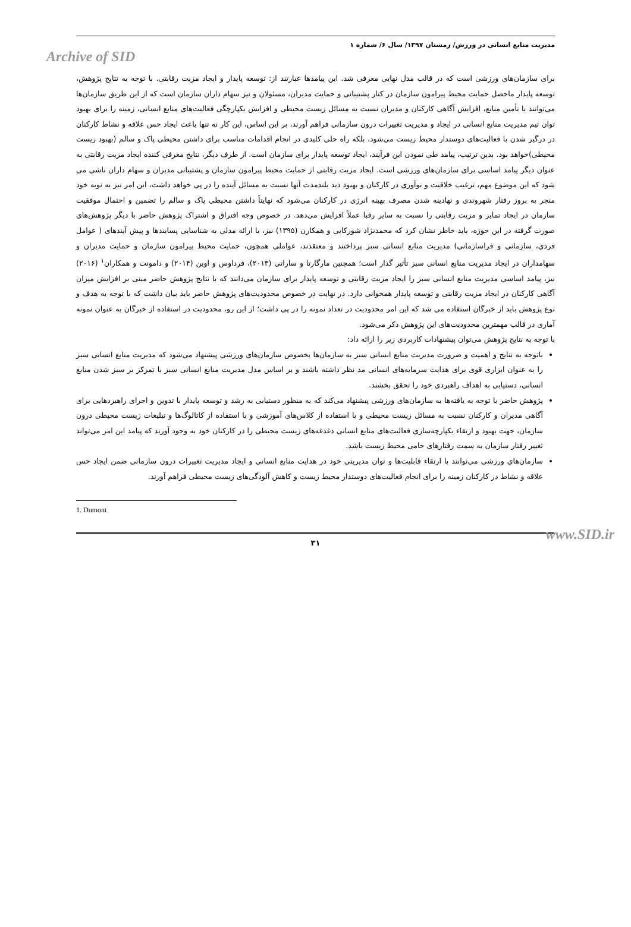مدیریت منابع انسانی در ورزش/ زمستان ۱۳۹۷/ سال ۶/ شماره ۱
Archive of SID
برای سازمان‌های ورزشی است که در قالب مدل نهایی معرفی شد. این پیامدها عبارتند از: توسعه پایدار و ایجاد مزیت رقابتی. با توجه به نتایج پژوهش، توسعه پایدار ماحصل حمایت محیط پیرامون سازمان در کنار پشتیبانی و حمایت مدیران، مسئولان و نیز سهام داران سازمان است که از این طریق سازمان‌ها می‌توانند با تأمین منابع، افزایش آگاهی کارکنان و مدیران نسبت به مسائل زیست محیطی و افزایش یکپارچگی فعالیت‌های منابع انسانی، زمینه را برای بهبود توان تیم مدیریت منابع انسانی در ایجاد و مدیریت تغییرات درون سازمانی فراهم آورند، بر این اساس، این کار نه تنها باعث ایجاد حس علاقه و نشاط کارکنان در درگیر شدن با فعالیت‌های دوستدار محیط زیست می‌شود، بلکه راه حلی کلیدی در انجام اقدامات مناسب برای داشتن محیطی پاک و سالم (بهبود زیست محیطی)خواهد بود. بدین ترتیب، پیامد طی نمودن این فرآیند، ایجاد توسعه پایدار برای سازمان است. از طرف دیگر، نتایج معرفی کننده ایجاد مزیت رقابتی به عنوان دیگر پیامد اساسی برای سازمان‌های ورزشی است. ایجاد مزیت رقابتی از حمایت محیط پیرامون سازمان و پشتیبانی مدیران و سهام داران ناشی می شود که این موضوع مهم، ترغیب خلاقیت و نوآوری در کارکنان و بهبود دید بلندمدت آنها نسبت به مسائل آینده را در پی خواهد داشت، این امر نیز به نوبه خود منجر به بروز رفتار شهروندی و نهادینه شدن مصرف بهینه انرژی در کارکنان می‌شود که نهایتاً داشتن محیطی پاک و سالم را تضمین و احتمال موفقیت سازمان در ایجاد تمایز و مزیت رقابتی را نسبت به سایر رقبا عملاً افزایش می‌دهد. در خصوص وجه افتراق و اشتراک پژوهش حاضر با دیگر پژوهش‌های صورت گرفته در این حوزه، باید خاطر نشان کرد که محمدنژاد شورکایی و همکارن (۱۳۹۵) نیز، با ارائه مدلی به شناسایی پسایندها و پیش آیندهای ( عوامل فردی، سازمانی و فراسازمانی) مدیریت منابع انسانی سبز پرداختند و معتقدند، عواملی همچون، حمایت محیط پیرامون سازمان و حمایت مدیران و سهامداران در ایجاد مدیریت منابع انسانی سبز تأثیر گذار است؛ همچنین مارگارتا و ساراتی (۲۰۱۳)، فرداوس و اوین (۲۰۱۴) و دامونت و همکاران<sup>۱</sup> (۲۰۱۶) نیز، پیامد اساسی مدیریت منابع انسانی سبز را ایجاد مزیت رقابتی و توسعه پایدار برای سازمان می‌دانند که با نتایج پژوهش حاضر مبنی بر افزایش میزان آگاهی کارکنان در ایجاد مزیت رقابتی و توسعه پایدار همخوانی دارد. در نهایت در خصوص محدودیت‌های پژوهش حاضر باید بیان داشت که با توجه به هدف و نوع پژوهش باید از خبرگان استفاده می شد که این امر محدودیت در تعداد نمونه را در پی داشت؛ از این رو، محدودیت در استفاده از خبرگان به عنوان نمونه آماری در قالب مهمترین محدودیت‌های این پژوهش ذکر می‌شود.
با توجه به نتایج پژوهش می‌توان پیشنهادات کاربردی زیر را ارائه داد:
باتوجه به نتایج و اهمیت و ضرورت مدیریت منابع انسانی سبز به سازمان‌ها بخصوص سازمان‌های ورزشی پیشنهاد می‌شود که مدیریت منابع انسانی سبز را به عنوان ابزاری قوی برای هدایت سرمایه‌های انسانی مد نظر داشته باشند و بر اساس مدل مدیریت منابع انسانی سبز با تمرکز بر سبز شدن منابع انسانی، دستیابی به اهداف راهبردی خود را تحقق بخشند.
پژوهش حاضر با توجه به یافته‌ها به سازمان‌های ورزشی پیشنهاد می‌کند که به منظور دستیابی به رشد و توسعه پایدار با تدوین و اجرای راهبردهایی برای آگاهی مدیران و کارکنان نسبت به مسائل زیست محیطی و با استفاده از کلاس‌های آموزشی و با استفاده از کاتالوگ‌ها و تبلیغات زیست محیطی درون سازمان، جهت بهبود و ارتقاء یکپارچه‌سازی فعالیت‌های منابع انسانی دغدغه‌های زیست محیطی را در کارکنان خود به وجود آورند که پیامد این امر می‌تواند تغییر رفتار سازمان به سمت رفتارهای حامی محیط زیست باشد.
سازمان‌های ورزشی می‌توانند با ارتقاء قابلیت‌ها و توان مدیریتی خود در هدایت منابع انسانی و ایجاد مدیریت تغییرات درون سازمانی ضمن ایجاد حس علاقه و نشاط در کارکنان زمینه را برای انجام فعالیت‌های دوستدار محیط زیست و کاهش آلودگی‌های زیست محیطی فراهم آورند.
1. Dumont
www.SID.ir
۳۱